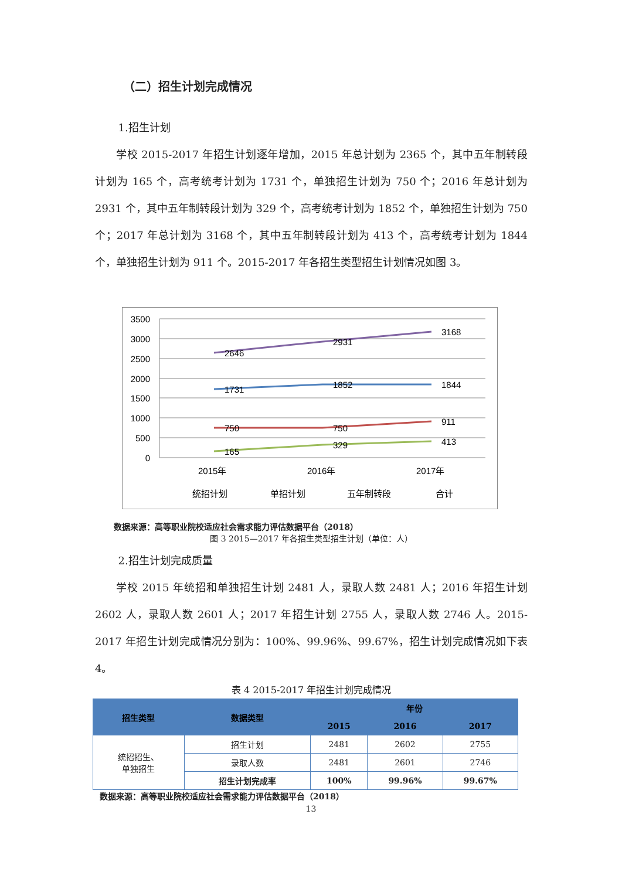（二）招生计划完成情况
1.招生计划
学校 2015-2017 年招生计划逐年增加，2015 年总计划为 2365 个，其中五年制转段计划为 165 个，高考统考计划为 1731 个，单独招生计划为 750 个；2016 年总计划为 2931 个，其中五年制转段计划为 329 个，高考统考计划为 1852 个，单独招生计划为 750 个；2017 年总计划为 3168 个，其中五年制转段计划为 413 个，高考统考计划为 1844 个，单独招生计划为 911 个。2015-2017 年各招生类型招生计划情况如图 3。
3500
3000
2500
2000
1500
1000
500
0
2646
2931
3168
1731
1852
1844
750
750
911
165
329
413
2015年
2016年
2017年
统招计划
单招计划
五年制转段
合计
数据来源：高等职业院校适应社会需求能力评估数据平台（2018）
图 3 2015—2017 年各招生类型招生计划（单位：人）
2.招生计划完成质量
学校 2015 年统招和单独招生计划 2481 人，录取人数 2481 人；2016 年招生计划 2602 人，录取人数 2601 人；2017 年招生计划 2755 人，录取人数 2746 人。2015-2017 年招生计划完成情况分别为：100%、99.96%、99.67%，招生计划完成情况如下表 4。
表 4 2015-2017 年招生计划完成情况
| 招生类型 | 数据类型 | 年份 | | |
| --- | --- | --- | --- | --- |
| | | 2015 | 2016 | 2017 |
| 统招招生、 单独招生 | 招生计划 | 2481 | 2602 | 2755 |
| | 录取人数 | 2481 | 2601 | 2746 |
| | 招生计划完成率 | 100% | 99.96% | 99.67% |
数据来源：高等职业院校适应社会需求能力评估数据平台（2018）
13